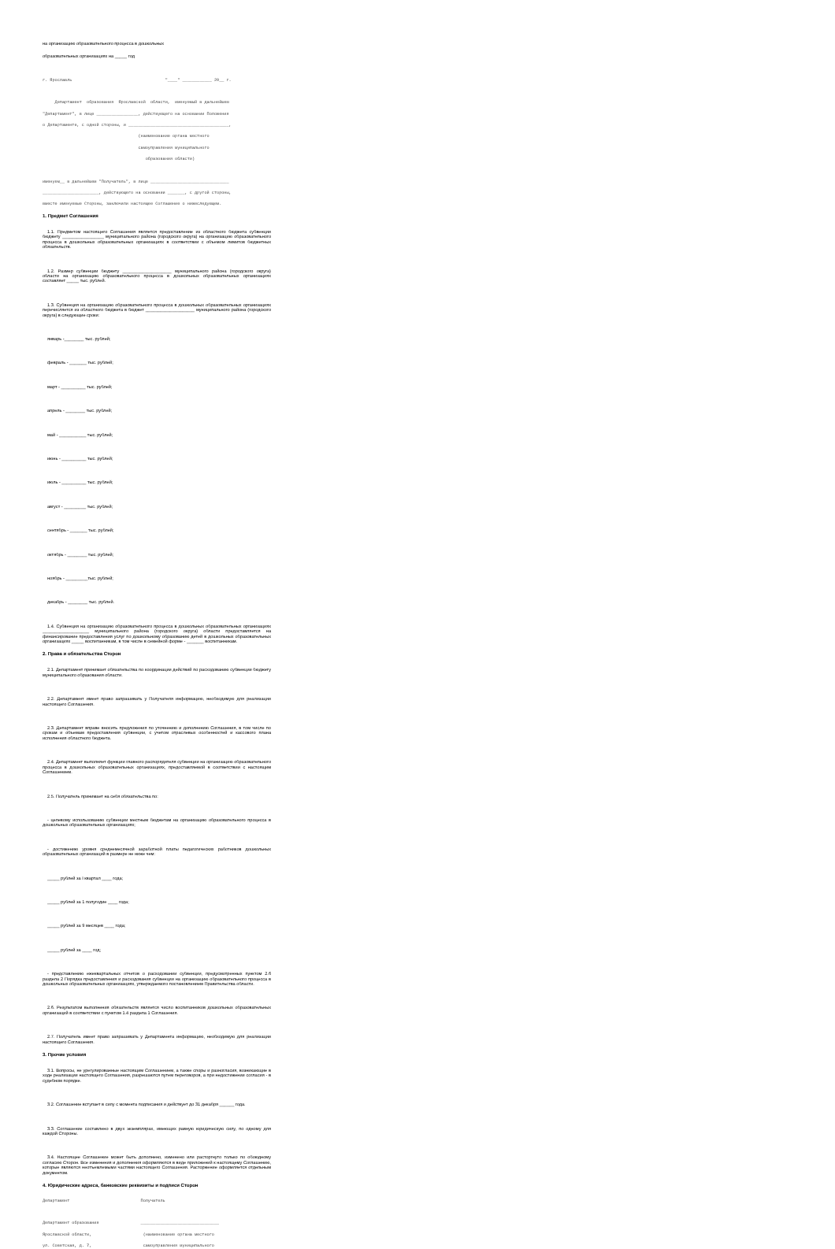на организацию образовательного процесса в дошкольных
образовательных организациях на _____ год
г. Ярославль "____" ____________ 20__ г.
Департамент образования Ярославской области, именуемый в дальнейшем
"Департамент", в лице _________________, действующего на основании Положения
о Департаменте, с одной стороны, и _________________________________________,
(наименование органа местного
самоуправления муниципального
образования области)
именуем__ в дальнейшем "Получатель", в лице ________________________________
_______________________, действующего на основании _______, с другой стороны,
вместе именуемые Стороны, заключили настоящее Соглашение о нижеследующем.
1. Предмет Соглашения
1.1. Предметом настоящего Соглашения является предоставление из областного бюджета субвенции бюджету _________________ муниципального района (городского округа) на организацию образовательного процесса в дошкольных образовательных организациях в соответствии с объемом лимитов бюджетных обязательств.
1.2. Размер субвенции бюджету ____________________ муниципального района (городского округа) области на организацию образовательного процесса в дошкольных образовательных организациях составляет _____ тыс. рублей.
1.3. Субвенция на организацию образовательного процесса в дошкольных образовательных организациях перечисляется из областного бюджета в бюджет ____________________ муниципального района (городского округа) в следующие сроки:
январь -________ тыс. рублей;
февраль - _______ тыс. рублей;
март - __________ тыс. рублей;
апрель - ________ тыс. рублей;
май - ___________ тыс. рублей;
июнь - __________ тыс. рублей;
июль - __________ тыс. рублей;
август - _________ тыс. рублей;
сентябрь - _______ тыс. рублей;
октябрь - ________ тыс. рублей;
ноябрь - _________тыс. рублей;
декабрь - ________ тыс. рублей.
1.4. Субвенция на организацию образовательного процесса в дошкольных образовательных организациях ___________________ муниципального района (городского округа) области предоставляется на финансирование предоставления услуг по дошкольному образованию детей в дошкольных образовательных организациях _____ воспитанникам, в том числе в семейной форме - _______ воспитанникам.
2. Права и обязательства Сторон
2.1. Департамент принимает обязательства по координации действий по расходованию субвенции бюджету муниципального образования области.
2.2. Департамент имеет право запрашивать у Получателя информацию, необходимую для реализации настоящего Соглашения.
2.3. Департамент вправе вносить предложения по уточнению и дополнению Соглашения, в том числе по срокам и объемам предоставления субвенции, с учетом отраслевых особенностей и кассового плана исполнения областного бюджета.
2.4. Департамент выполняет функции главного распорядителя субвенции на организацию образовательного процесса в дошкольных образовательных организациях, предоставляемой в соответствии с настоящим Соглашением.
2.5. Получатель принимает на себя обязательства по:
- целевому использованию субвенции местным бюджетам на организацию образовательного процесса в дошкольных образовательных организациях;
- достижению уровня среднемесячной заработной платы педагогических работников дошкольных образовательных организаций в размере не ниже чем:
_____ рублей за I квартал ____ года;
_____ рублей за 1 полугодие ____ года;
_____ рублей за 9 месяцев ____ года;
_____ рублей за ____ год;
- представлению ежеквартальных отчетов о расходовании субвенции, предусмотренных пунктом 2.6 раздела 2 Порядка предоставления и расходования субвенции на организацию образовательного процесса в дошкольных образовательных организациях, утверждаемого постановлением Правительства области.
2.6. Результатом выполнения обязательств является число воспитанников дошкольных образовательных организаций в соответствии с пунктом 1.4 раздела 1 Соглашения.
2.7. Получатель имеет право запрашивать у Департамента информацию, необходимую для реализации настоящего Соглашения.
3. Прочие условия
3.1. Вопросы, не урегулированные настоящим Соглашением, а также споры и разногласия, возникающие в ходе реализации настоящего Соглашения, разрешаются путем переговоров, а при недостижении согласия - в судебном порядке.
3.2. Соглашение вступает в силу с момента подписания и действует до 31 декабря ______ года.
3.3. Соглашение составлено в двух экземплярах, имеющих равную юридическую силу, по одному для каждой Стороны.
3.4. Настоящее Соглашение может быть дополнено, изменено или расторгнуто только по обоюдному согласию Сторон. Все изменения и дополнения оформляются в виде приложений к настоящему Соглашению, которые являются неотъемлемыми частями настоящего Соглашения. Расторжение оформляется отдельным документом.
4. Юридические адреса, банковские реквизиты и подписи Сторон
Департамент Получатель
Департамент образования ________________________________
Ярославской области, (наименование органа местного
ул. Советская, д. 7, самоуправления муниципального